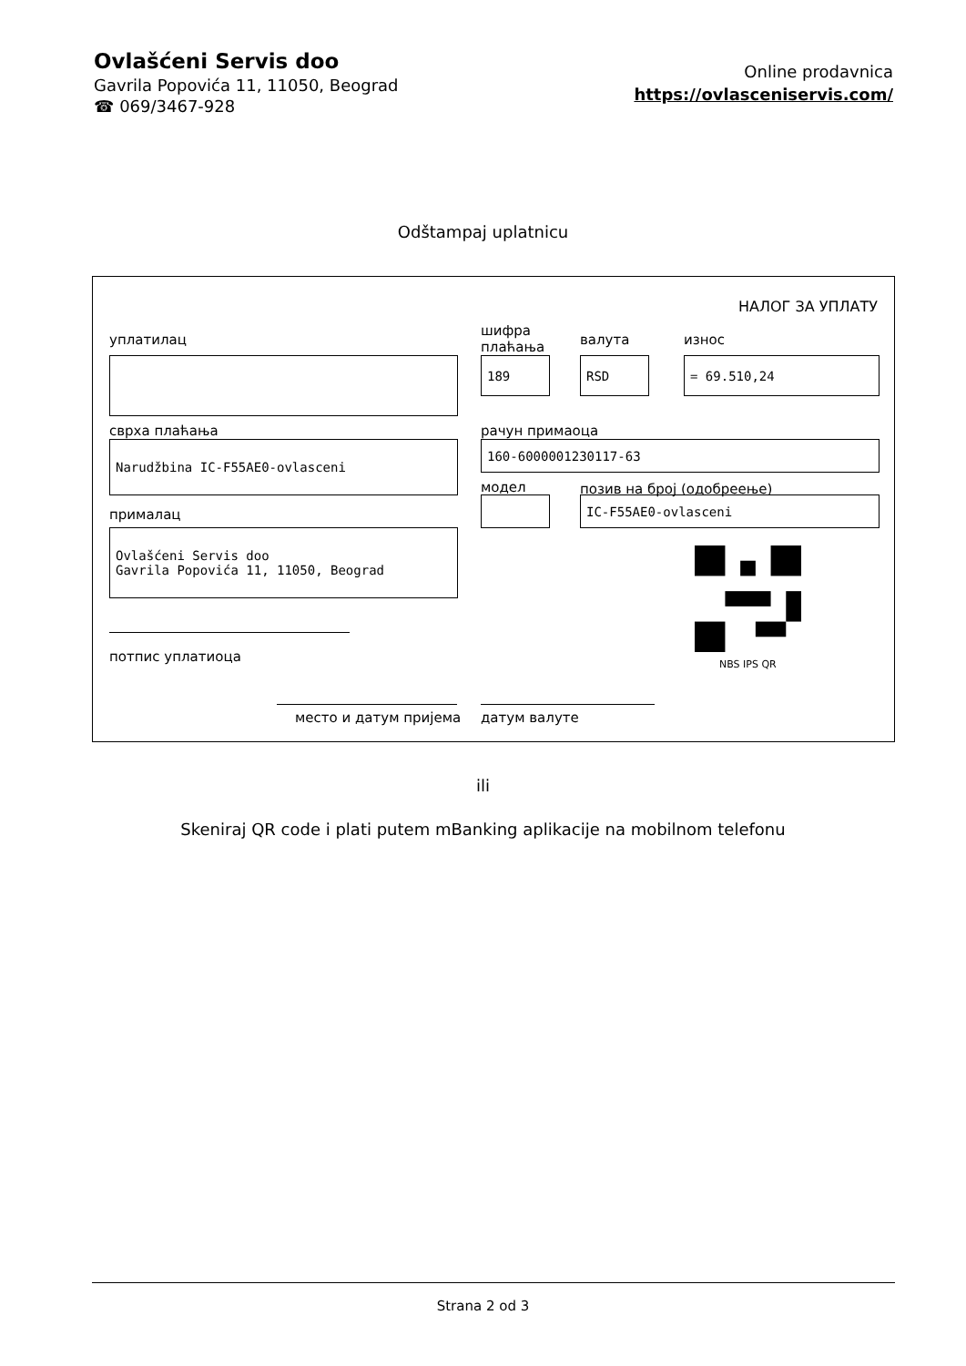Ovlašćeni Servis doo
Gavrila Popovića 11, 11050, Beograd
☎ 069/3467-928
Online prodavnica
https://ovlasceniservis.com/
Odštampaj uplatnicu
НАЛОГ ЗА УПЛАТУ
уплатилац
шифра
плаћања
валута износ
189 RSD = 69.510,24
сврха плаћања рачун примаоца
Narudžbina IC-F55AE0-ovlasceni 160-6000001230117-63
модел позив на број (одобреење)
IC-F55AE0-ovlasceni
прималац
Ovlašćeni Servis doo
Gavrila Popovića 11, 11050, Beograd
NBS IPS QR
потпис уплатиоца
место и датум пријема датум валуте
ili
Skeniraj QR code i plati putem mBanking aplikacije na mobilnom telefonu
Strana 2 od 3